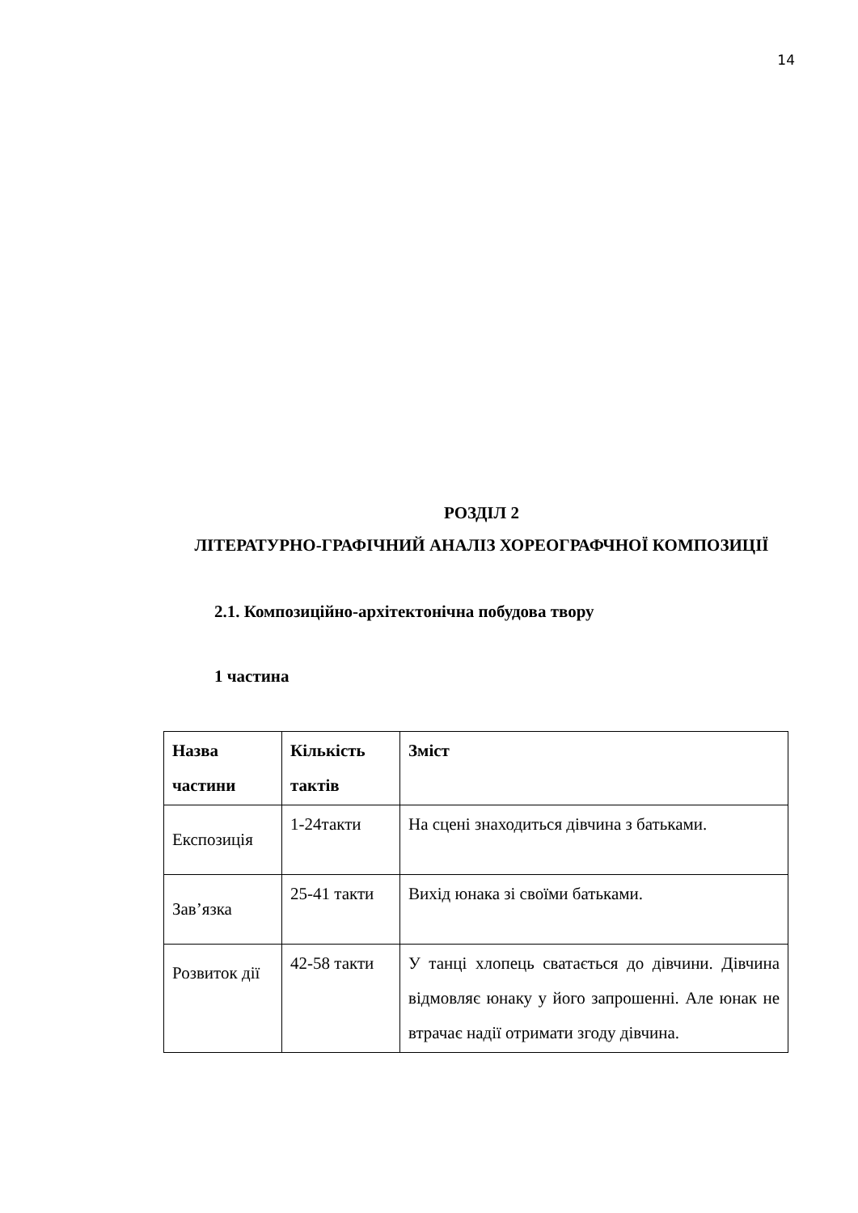14
РОЗДІЛ 2
ЛІТЕРАТУРНО-ГРАФІЧНИЙ АНАЛІЗ ХОРЕОГРАФЧНОЇ КОМПОЗИЦІЇ
2.1. Композиційно-архітектонічна побудова твору
1 частина
| Назва частини | Кількість тактів | Зміст |
| --- | --- | --- |
| Експозиція | 1-24такти | На сцені знаходиться дівчина з батьками. |
| Зав’язка | 25-41 такти | Вихід юнака зі своїми батьками. |
| Розвиток дії | 42-58 такти | У танці хлопець сватається до дівчини. Дівчина відмовляє юнаку у його запрошенні. Але юнак не втрачає надії отримати згоду дівчина. |